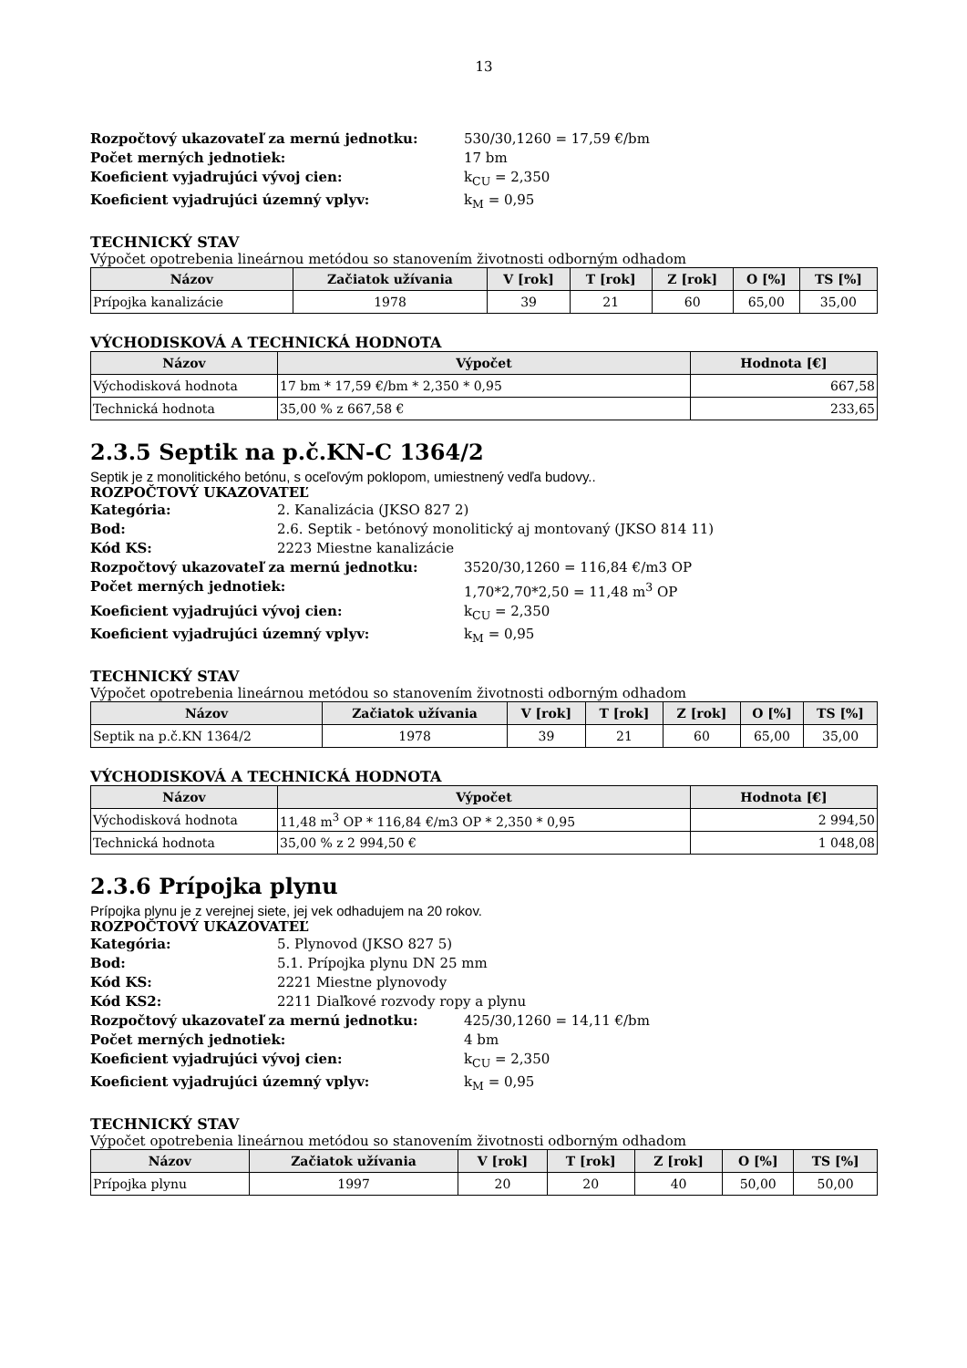13
Rozpočtový ukazovateľ za mernú jednotku: 530/30,1260 = 17,59 €/bm
Počet merných jednotiek: 17 bm
Koeficient vyjadrujúci vývoj cien: k<sub>CU</sub> = 2,350
Koeficient vyjadrujúci územný vplyv: k<sub>M</sub> = 0,95
TECHNICKÝ STAV
Výpočet opotrebenia lineárnou metódou so stanovením životnosti odborným odhadom
| Názov | Začiatok užívania | V [rok] | T [rok] | Z [rok] | O [%] | TS [%] |
| --- | --- | --- | --- | --- | --- | --- |
| Prípojka kanalizácie | 1978 | 39 | 21 | 60 | 65,00 | 35,00 |
VÝCHODISKOVÁ A TECHNICKÁ HODNOTA
| Názov | Výpočet | Hodnota [€] |
| --- | --- | --- |
| Východisková hodnota | 17 bm * 17,59 €/bm * 2,350 * 0,95 | 667,58 |
| Technická hodnota | 35,00 % z 667,58 € | 233,65 |
2.3.5 Septik na p.č.KN-C 1364/2
Septik je z monolitického betónu, s oceľovým poklopom, umiestnený vedľa budovy..
ROZPOČTOVÝ UKAZOVATEĽ
Kategória: 2. Kanalizácia (JKSO 827 2)
Bod: 2.6. Septik - betónový monolitický aj montovaný (JKSO 814 11)
Kód KS: 2223 Miestne kanalizácie
Rozpočtový ukazovateľ za mernú jednotku: 3520/30,1260 = 116,84 €/m3 OP
Počet merných jednotiek: 1,70*2,70*2,50 = 11,48 m<sup>3</sup> OP
Koeficient vyjadrujúci vývoj cien: k<sub>CU</sub> = 2,350
Koeficient vyjadrujúci územný vplyv: k<sub>M</sub> = 0,95
TECHNICKÝ STAV
Výpočet opotrebenia lineárnou metódou so stanovením životnosti odborným odhadom
| Názov | Začiatok užívania | V [rok] | T [rok] | Z [rok] | O [%] | TS [%] |
| --- | --- | --- | --- | --- | --- | --- |
| Septik na p.č.KN 1364/2 | 1978 | 39 | 21 | 60 | 65,00 | 35,00 |
VÝCHODISKOVÁ A TECHNICKÁ HODNOTA
| Názov | Výpočet | Hodnota [€] |
| --- | --- | --- |
| Východisková hodnota | 11,48 m<sup>3</sup> OP * 116,84 €/m3 OP * 2,350 * 0,95 | 2 994,50 |
| Technická hodnota | 35,00 % z 2 994,50 € | 1 048,08 |
2.3.6 Prípojka plynu
Prípojka plynu je z verejnej siete, jej vek odhadujem na 20 rokov.
ROZPOČTOVÝ UKAZOVATEĽ
Kategória: 5. Plynovod (JKSO 827 5)
Bod: 5.1. Prípojka plynu DN 25 mm
Kód KS: 2221 Miestne plynovody
Kód KS2: 2211 Diaľkové rozvody ropy a plynu
Rozpočtový ukazovateľ za mernú jednotku: 425/30,1260 = 14,11 €/bm
Počet merných jednotiek: 4 bm
Koeficient vyjadrujúci vývoj cien: k<sub>CU</sub> = 2,350
Koeficient vyjadrujúci územný vplyv: k<sub>M</sub> = 0,95
TECHNICKÝ STAV
Výpočet opotrebenia lineárnou metódou so stanovením životnosti odborným odhadom
| Názov | Začiatok užívania | V [rok] | T [rok] | Z [rok] | O [%] | TS [%] |
| --- | --- | --- | --- | --- | --- | --- |
| Prípojka plynu | 1997 | 20 | 20 | 40 | 50,00 | 50,00 |